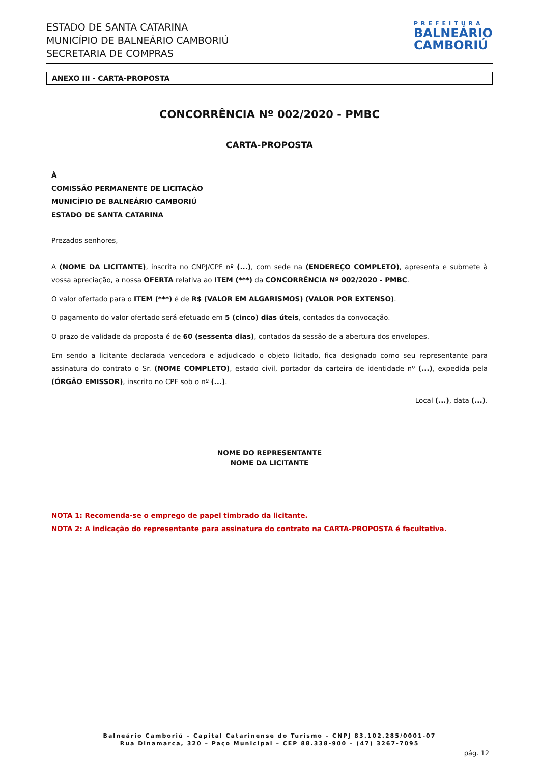ESTADO DE SANTA CATARINA
MUNICÍPIO DE BALNEÁRIO CAMBORIÚ
SECRETARIA DE COMPRAS
PREFEITURA
BALNEÁRIO
CAMBORIÚ
ANEXO III - CARTA-PROPOSTA
CONCORRÊNCIA Nº 002/2020 - PMBC
CARTA-PROPOSTA
À
COMISSÃO PERMANENTE DE LICITAÇÃO
MUNICÍPIO DE BALNEÁRIO CAMBORIÚ
ESTADO DE SANTA CATARINA
Prezados senhores,
A (NOME DA LICITANTE), inscrita no CNPJ/CPF nº (...), com sede na (ENDEREÇO COMPLETO), apresenta e submete à vossa apreciação, a nossa OFERTA relativa ao ITEM (***) da CONCORRÊNCIA Nº 002/2020 - PMBC.
O valor ofertado para o ITEM (***) é de R$ (VALOR EM ALGARISMOS) (VALOR POR EXTENSO).
O pagamento do valor ofertado será efetuado em 5 (cinco) dias úteis, contados da convocação.
O prazo de validade da proposta é de 60 (sessenta dias), contados da sessão de a abertura dos envelopes.
Em sendo a licitante declarada vencedora e adjudicado o objeto licitado, fica designado como seu representante para assinatura do contrato o Sr. (NOME COMPLETO), estado civil, portador da carteira de identidade nº (...), expedida pela (ÓRGÃO EMISSOR), inscrito no CPF sob o nº (...).
Local (...), data (...).
NOME DO REPRESENTANTE
NOME DA LICITANTE
NOTA 1: Recomenda-se o emprego de papel timbrado da licitante.
NOTA 2: A indicação do representante para assinatura do contrato na CARTA-PROPOSTA é facultativa.
Balneário Camboriú – Capital Catarinense do Turismo – CNPJ 83.102.285/0001-07
Rua Dinamarca, 320 – Paço Municipal – CEP 88.338-900 – (47) 3267-7095
pág. 12